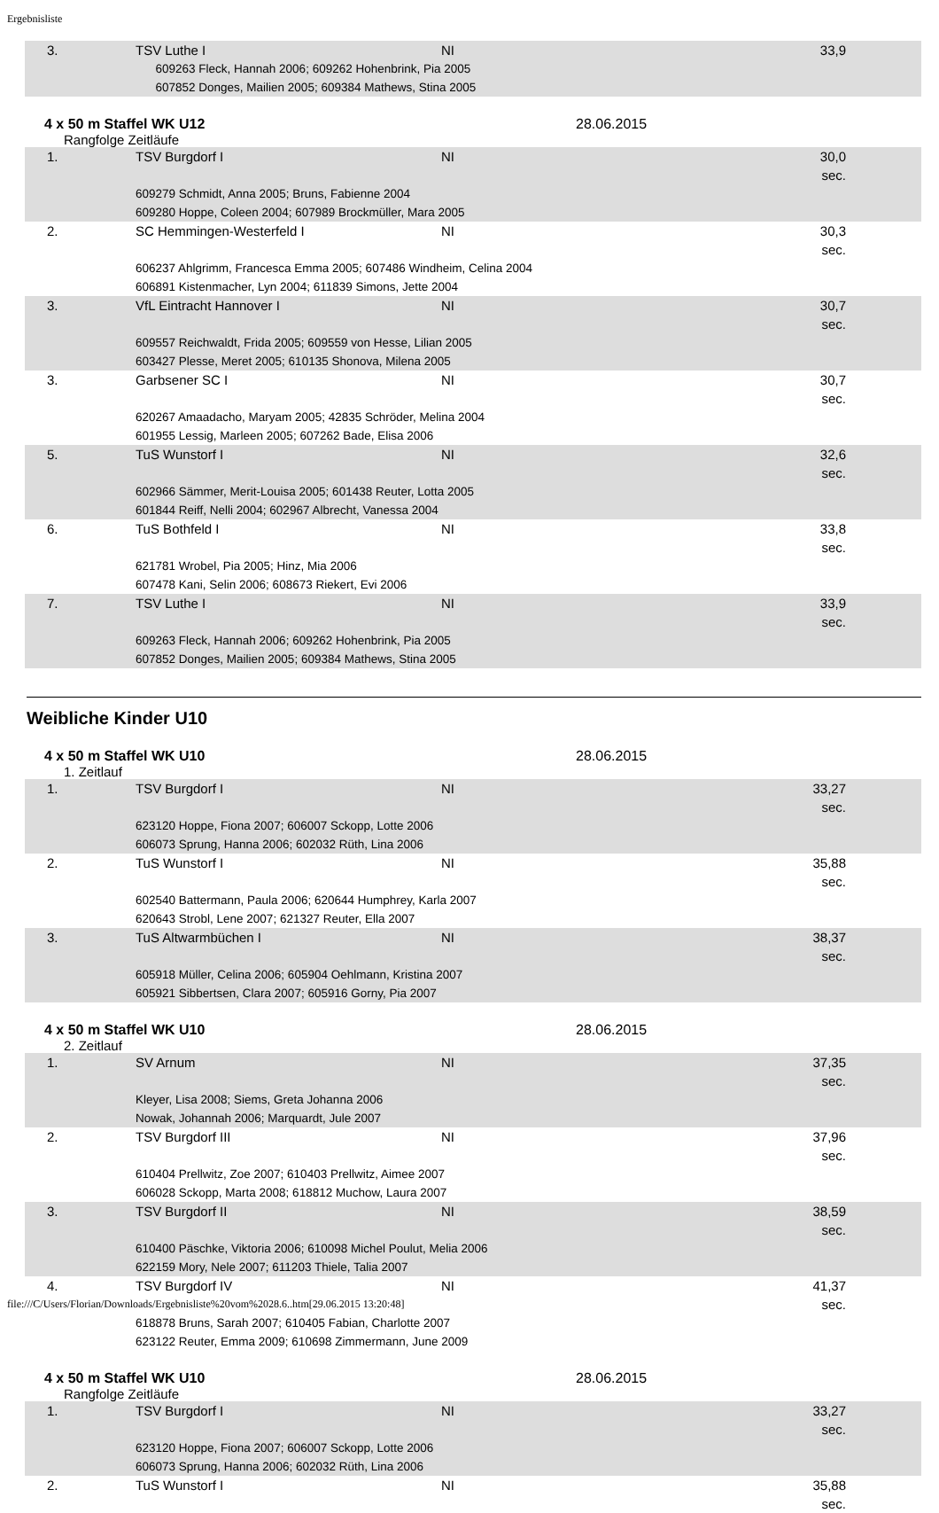Ergebnisliste
| 3. | TSV Luthe I | NI | 33,9 |
| | 609263 Fleck, Hannah 2006; 609262 Hohenbrink, Pia 2005 607852 Donges, Mailien 2005; 609384 Mathews, Stina 2005 | | |
4 x 50 m Staffel WK U12 28.06.2015
Rangfolge Zeitläufe
| 1. | TSV Burgdorf I | NI | 30,0 sec. |
| | 609279 Schmidt, Anna 2005; Bruns, Fabienne 2004 609280 Hoppe, Coleen 2004; 607989 Brockmüller, Mara 2005 | | |
| 2. | SC Hemmingen-Westerfeld I | NI | 30,3 sec. |
| | 606237 Ahlgrimm, Francesca Emma 2005; 607486 Windheim, Celina 2004 606891 Kistenmacher, Lyn 2004; 611839 Simons, Jette 2004 | | |
| 3. | VfL Eintracht Hannover I | NI | 30,7 sec. |
| | 609557 Reichwaldt, Frida 2005; 609559 von Hesse, Lilian 2005 603427 Plesse, Meret 2005; 610135 Shonova, Milena 2005 | | |
| 3. | Garbsener SC I | NI | 30,7 sec. |
| | 620267 Amaadacho, Maryam 2005; 42835 Schröder, Melina 2004 601955 Lessig, Marleen 2005; 607262 Bade, Elisa 2006 | | |
| 5. | TuS Wunstorf I | NI | 32,6 sec. |
| | 602966 Sämmer, Merit-Louisa 2005; 601438 Reuter, Lotta 2005 601844 Reiff, Nelli 2004; 602967 Albrecht, Vanessa 2004 | | |
| 6. | TuS Bothfeld I | NI | 33,8 sec. |
| | 621781 Wrobel, Pia 2005; Hinz, Mia 2006 607478 Kani, Selin 2006; 608673 Riekert, Evi 2006 | | |
| 7. | TSV Luthe I | NI | 33,9 sec. |
| | 609263 Fleck, Hannah 2006; 609262 Hohenbrink, Pia 2005 607852 Donges, Mailien 2005; 609384 Mathews, Stina 2005 | | |
Weibliche Kinder U10
4 x 50 m Staffel WK U10 28.06.2015
1. Zeitlauf
| 1. | TSV Burgdorf I | NI | 33,27 sec. |
| | 623120 Hoppe, Fiona 2007; 606007 Sckopp, Lotte 2006 606073 Sprung, Hanna 2006; 602032 Rüth, Lina 2006 | | |
| 2. | TuS Wunstorf I | NI | 35,88 sec. |
| | 602540 Battermann, Paula 2006; 620644 Humphrey, Karla 2007 620643 Strobl, Lene 2007; 621327 Reuter, Ella 2007 | | |
| 3. | TuS Altwarmbüchen I | NI | 38,37 sec. |
| | 605918 Müller, Celina 2006; 605904 Oehlmann, Kristina 2007 605921 Sibbertsen, Clara 2007; 605916 Gorny, Pia 2007 | | |
4 x 50 m Staffel WK U10 28.06.2015
2. Zeitlauf
| 1. | SV Arnum | NI | 37,35 sec. |
| | Kleyer, Lisa 2008; Siems, Greta Johanna 2006 Nowak, Johannah 2006; Marquardt, Jule 2007 | | |
| 2. | TSV Burgdorf III | NI | 37,96 sec. |
| | 610404 Prellwitz, Zoe 2007; 610403 Prellwitz, Aimee 2007 606028 Sckopp, Marta 2008; 618812 Muchow, Laura 2007 | | |
| 3. | TSV Burgdorf II | NI | 38,59 sec. |
| | 610400 Päschke, Viktoria 2006; 610098 Michel Poulut, Melia 2006 622159 Mory, Nele 2007; 611203 Thiele, Talia 2007 | | |
| 4. | TSV Burgdorf IV | NI | 41,37 sec. |
| | 618878 Bruns, Sarah 2007; 610405 Fabian, Charlotte 2007 623122 Reuter, Emma 2009; 610698 Zimmermann, June 2009 | | |
4 x 50 m Staffel WK U10 28.06.2015
Rangfolge Zeitläufe
| 1. | TSV Burgdorf I | NI | 33,27 sec. |
| | 623120 Hoppe, Fiona 2007; 606007 Sckopp, Lotte 2006 606073 Sprung, Hanna 2006; 602032 Rüth, Lina 2006 | | |
| 2. | TuS Wunstorf I | NI | 35,88 sec. |
file:///C/Users/Florian/Downloads/Ergebnisliste%20vom%2028.6..htm[29.06.2015 13:20:48]